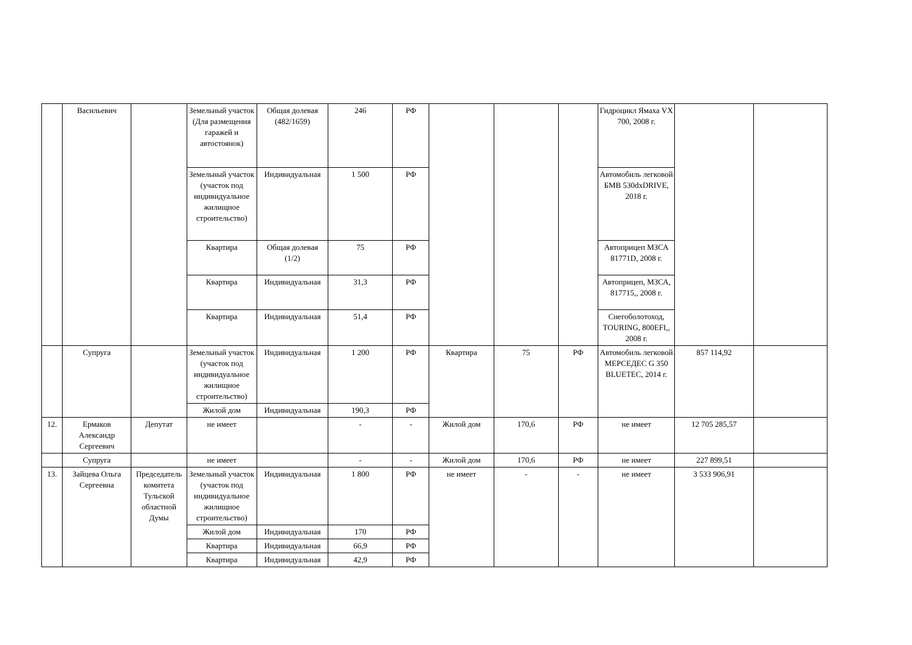| | Васильевич | | Земельный участок (Для размещения гаражей и автостоянок) | Общая долевая (482/1659) | 246 | РФ | | | | Гидроцикл Ямаха VX 700, 2008 г. | | |
| | | | Земельный участок (участок под индивидуальное жилищное строительство) | Индивидуальная | 1 500 | РФ | | | | Автомобиль легковой БМВ 530dxDRIVE, 2018 г. | | |
| | | | Квартира | Общая долевая (1/2) | 75 | РФ | | | | Автоприцеп МЗСА 81771D, 2008 г. | | |
| | | | Квартира | Индивидуальная | 31,3 | РФ | | | | Автоприцеп, МЗСА, 817715,, 2008 г. | | |
| | | | Квартира | Индивидуальная | 51,4 | РФ | | | | Снегоболотоход, TOURING, 800EFI,, 2008 г. | | |
| | Супруга | | Земельный участок (участок под индивидуальное жилищное строительство) | Индивидуальная | 1 200 | РФ | Квартира | 75 | РФ | Автомобиль легковой МЕРСЕДЕС G 350 BLUETEC, 2014 г. | 857 114,92 | |
| | | | Жилой дом | Индивидуальная | 190,3 | РФ | | | | | | |
| 12. | Ермаков Александр Сергеевич | Депутат | не имеет | | - | - | Жилой дом | 170,6 | РФ | не имеет | 12 705 285,57 | |
| | Супруга | | не имеет | | - | - | Жилой дом | 170,6 | РФ | не имеет | 227 899,51 | |
| 13. | Зайцева Ольга Сергеевна | Председатель комитета Тульской областной Думы | Земельный участок (участок под индивидуальное жилищное строительство) | Индивидуальная | 1 800 | РФ | не имеет | - | - | не имеет | 3 533 906,91 | |
| | | | Жилой дом | Индивидуальная | 170 | РФ | | | | | | |
| | | | Квартира | Индивидуальная | 66,9 | РФ | | | | | | |
| | | | Квартира | Индивидуальная | 42,9 | РФ | | | | | | |